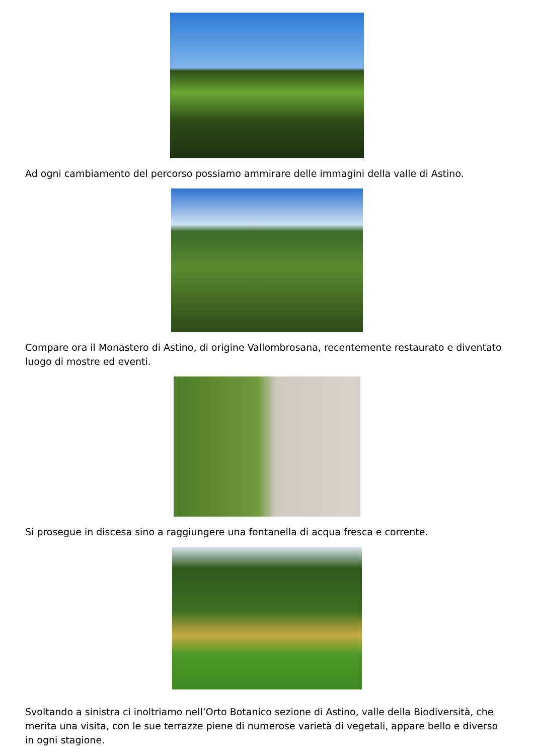Ad ogni cambiamento del percorso possiamo ammirare delle immagini della valle di Astino.
Compare ora il Monastero di Astino, di origine Vallombrosana, recentemente restaurato e diventato luogo di mostre ed eventi.
Si prosegue in discesa sino a raggiungere una fontanella di acqua fresca e corrente.
Svoltando a sinistra ci inoltriamo nell’Orto Botanico sezione di Astino, valle della Biodiversità, che merita una visita, con le sue terrazze piene di numerose varietà di vegetali, appare bello e diverso in ogni stagione.